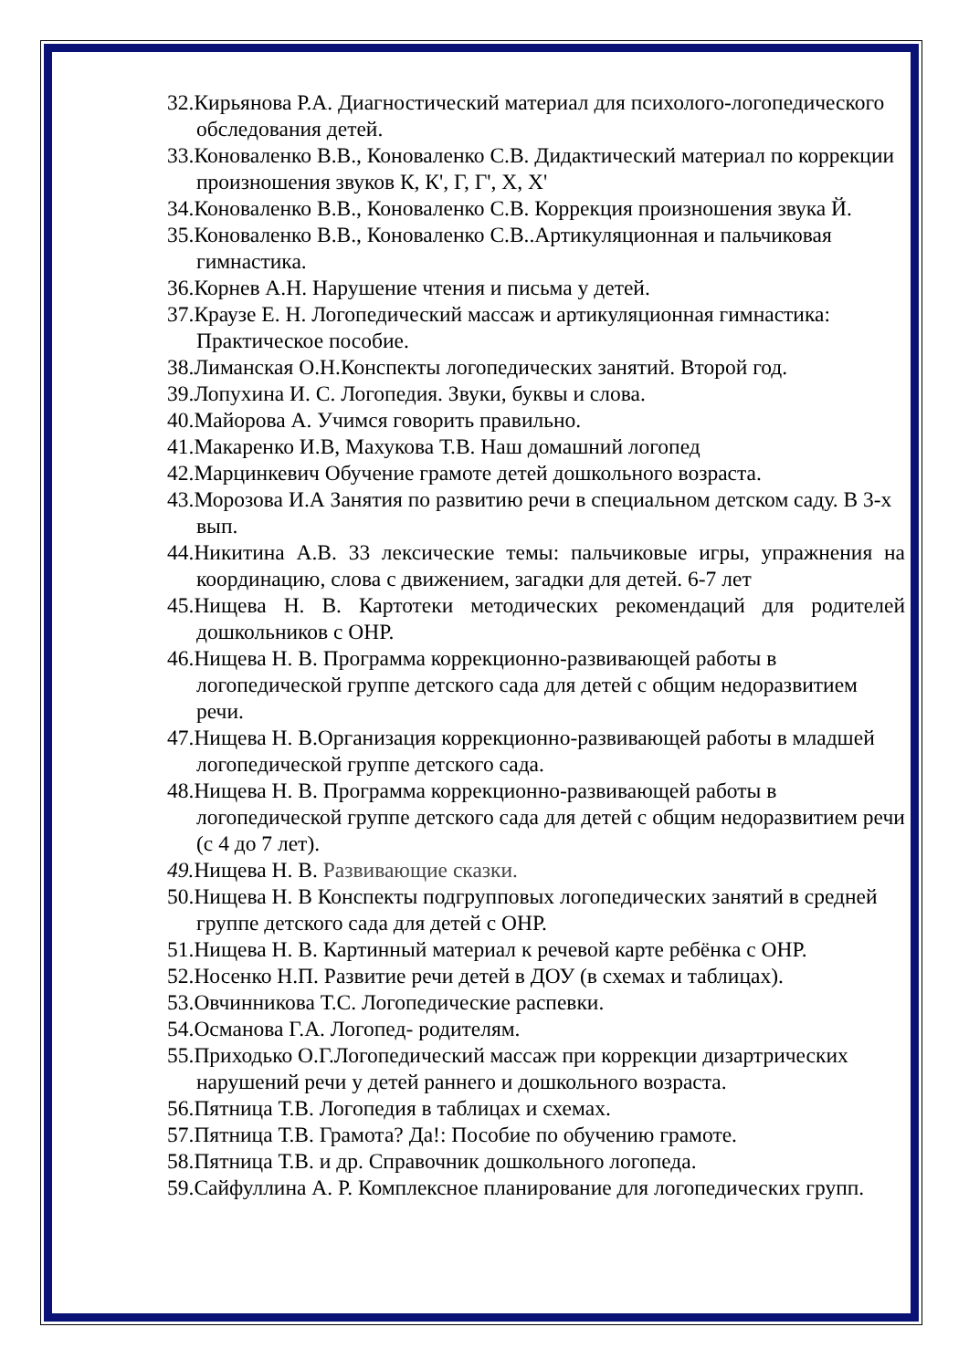32.Кирьянова Р.А. Диагностический материал для психолого-логопедического обследования детей.
33.Коноваленко В.В., Коноваленко С.В. Дидактический материал по коррекции произношения звуков К, К', Г, Г', Х, Х'
34.Коноваленко В.В., Коноваленко С.В. Коррекция произношения звука Й.
35.Коноваленко В.В., Коноваленко С.В..Артикуляционная и пальчиковая гимнастика.
36.Корнев А.Н. Нарушение чтения и письма у детей.
37.Краузе Е. Н. Логопедический массаж и артикуляционная гимнастика: Практическое пособие.
38.Лиманская О.Н.Конспекты логопедических занятий. Второй год.
39.Лопухина И. С. Логопедия. Звуки, буквы и слова.
40.Майорова А. Учимся говорить правильно.
41.Макаренко И.В, Махукова Т.В. Наш домашний логопед
42.Марцинкевич Обучение грамоте детей дошкольного возраста.
43.Морозова И.А Занятия по развитию речи в специальном детском саду. В 3-х вып.
44.Никитина А.В. 33 лексические темы: пальчиковые игры, упражнения на координацию, слова с движением, загадки для детей. 6-7 лет
45.Нищева Н. В. Картотеки методических рекомендаций для родителей дошкольников с ОНР.
46.Нищева Н. В. Программа коррекционно-развивающей работы в логопедической группе детского сада для детей с общим недоразвитием речи.
47.Нищева Н. В.Организация коррекционно-развивающей работы в младшей логопедической группе детского сада.
48.Нищева Н. В. Программа коррекционно-развивающей работы в логопедической группе детского сада для детей с общим недоразвитием речи (с 4 до 7 лет).
49. Нищева Н. В. Развивающие сказки.
50.Нищева Н. В Конспекты подгрупповых логопедических занятий в средней группе детского сада для детей с ОНР.
51.Нищева Н. В. Картинный материал к речевой карте ребёнка с ОНР.
52.Носенко Н.П. Развитие речи детей в ДОУ (в схемах и таблицах).
53.Овчинникова Т.С. Логопедические распевки.
54.Османова Г.А. Логопед- родителям.
55.Приходько О.Г.Логопедический массаж при коррекции дизартрических нарушений речи у детей раннего и дошкольного возраста.
56.Пятница Т.В. Логопедия в таблицах и схемах.
57.Пятница Т.В. Грамота? Да!: Пособие по обучению грамоте.
58.Пятница Т.В. и др. Справочник дошкольного логопеда.
59.Сайфуллина А. Р. Комплексное планирование для логопедических групп.